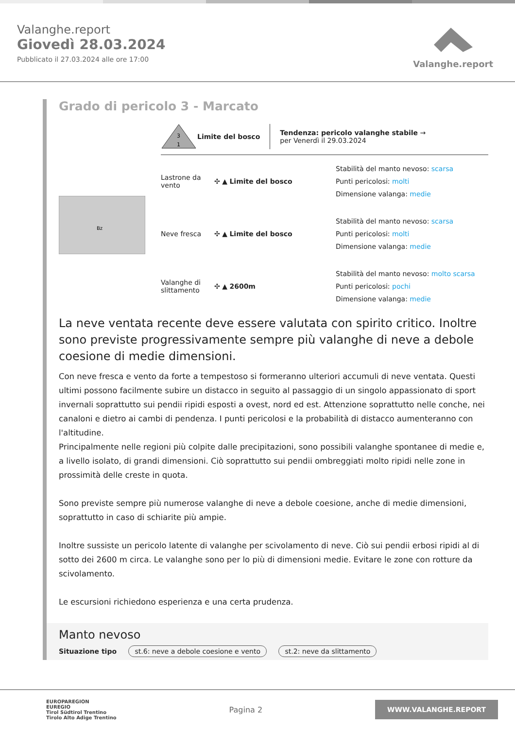Valanghe.report
Giovedì 28.03.2024
Pubblicato il 27.03.2024 alle ore 17:00
Valanghe.report
Grado di pericolo 3 - Marcato
Bz
3
1
Limite del bosco
Tendenza: pericolo valanghe stabile →
per Venerdì il 29.03.2024
Lastrone da vento
✣ ▲ Limite del bosco
Stabilità del manto nevoso: scarsa
Punti pericolosi: molti
Dimensione valanga: medie
Neve fresca ✣ ▲ Limite del bosco
Stabilità del manto nevoso: scarsa
Punti pericolosi: molti
Dimensione valanga: medie
Valanghe di slittamento
✣ ▲ 2600m
Stabilità del manto nevoso: molto scarsa
Punti pericolosi: pochi
Dimensione valanga: medie
La neve ventata recente deve essere valutata con spirito critico. Inoltre sono previste progressivamente sempre più valanghe di neve a debole coesione di medie dimensioni.
Con neve fresca e vento da forte a tempestoso si formeranno ulteriori accumuli di neve ventata. Questi ultimi possono facilmente subire un distacco in seguito al passaggio di un singolo appassionato di sport invernali soprattutto sui pendii ripidi esposti a ovest, nord ed est. Attenzione soprattutto nelle conche, nei canaloni e dietro ai cambi di pendenza. I punti pericolosi e la probabilità di distacco aumenteranno con l'altitudine.
Principalmente nelle regioni più colpite dalle precipitazioni, sono possibili valanghe spontanee di medie e, a livello isolato, di grandi dimensioni. Ciò soprattutto sui pendii ombreggiati molto ripidi nelle zone in prossimità delle creste in quota.
Sono previste sempre più numerose valanghe di neve a debole coesione, anche di medie dimensioni, soprattutto in caso di schiarite più ampie.
Inoltre sussiste un pericolo latente di valanghe per scivolamento di neve. Ciò sui pendii erbosi ripidi al di sotto dei 2600 m circa. Le valanghe sono per lo più di dimensioni medie. Evitare le zone con rotture da scivolamento.
Le escursioni richiedono esperienza e una certa prudenza.
Manto nevoso
Situazione tipo st.6: neve a debole coesione e vento st.2: neve da slittamento
EUROPAREGION
EUREGIO
Tirol Südtirol Trentino
Tirolo Alto Adige Trentino
Pagina 2
WWW.VALANGHE.REPORT